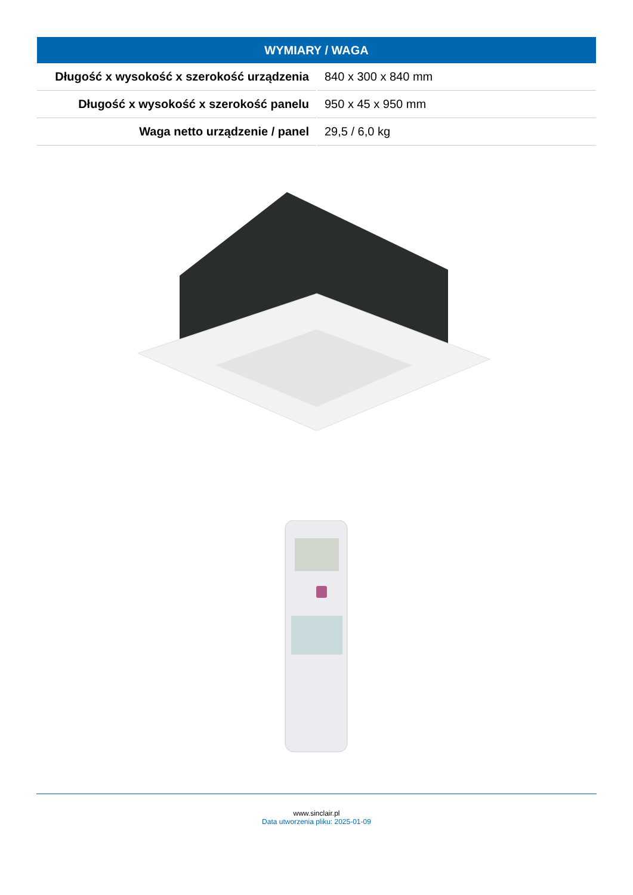| WYMIARY / WAGA | |
| --- | --- |
| Długość x wysokość x szerokość urządzenia | 840 x 300 x 840 mm |
| Długość x wysokość x szerokość panelu | 950 x 45 x 950 mm |
| Waga netto urządzenie / panel | 29,5 / 6,0 kg |
www.sinclair.pl
Data utworzenia pliku: 2025-01-09